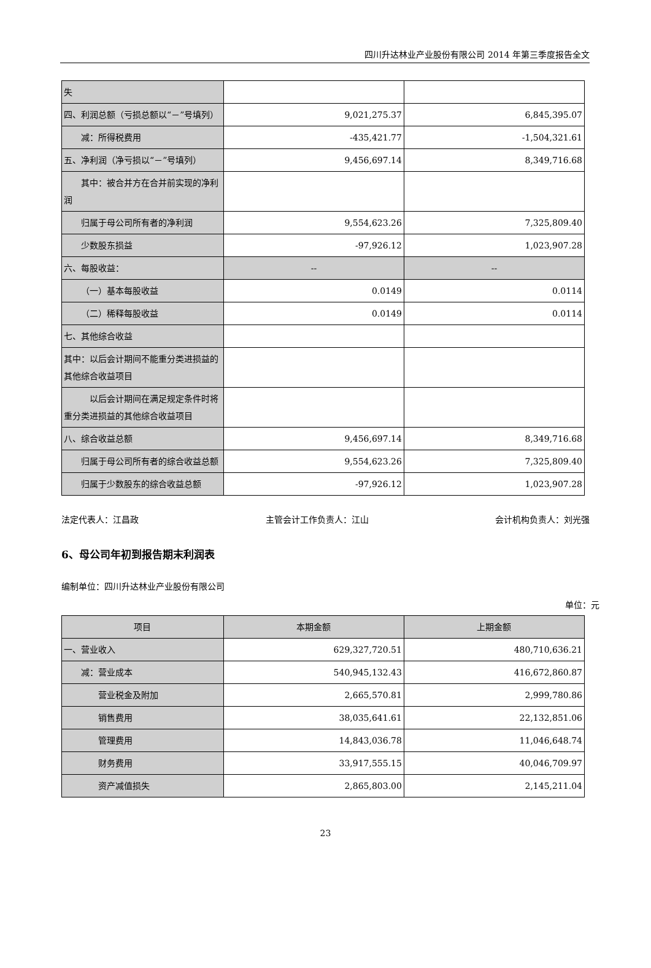四川升达林业产业股份有限公司 2014 年第三季度报告全文
| 失 | | |
| 四、利润总额（亏损总额以“－”号填列） | 9,021,275.37 | 6,845,395.07 |
| 减：所得税费用 | -435,421.77 | -1,504,321.61 |
| 五、净利润（净亏损以“－”号填列） | 9,456,697.14 | 8,349,716.68 |
| 其中：被合并方在合并前实现的净利润 | | |
| 归属于母公司所有者的净利润 | 9,554,623.26 | 7,325,809.40 |
| 少数股东损益 | -97,926.12 | 1,023,907.28 |
| 六、每股收益： | -- | -- |
| （一）基本每股收益 | 0.0149 | 0.0114 |
| （二）稀释每股收益 | 0.0149 | 0.0114 |
| 七、其他综合收益 | | |
| 其中：以后会计期间不能重分类进损益的其他综合收益项目 | | |
| 以后会计期间在满足规定条件时将重分类进损益的其他综合收益项目 | | |
| 八、综合收益总额 | 9,456,697.14 | 8,349,716.68 |
| 归属于母公司所有者的综合收益总额 | 9,554,623.26 | 7,325,809.40 |
| 归属于少数股东的综合收益总额 | -97,926.12 | 1,023,907.28 |
法定代表人：江昌政 主管会计工作负责人：江山 会计机构负责人：刘光强
6、母公司年初到报告期末利润表
编制单位：四川升达林业产业股份有限公司
单位：元
| 项目 | 本期金额 | 上期金额 |
| 一、营业收入 | 629,327,720.51 | 480,710,636.21 |
| 减：营业成本 | 540,945,132.43 | 416,672,860.87 |
| 营业税金及附加 | 2,665,570.81 | 2,999,780.86 |
| 销售费用 | 38,035,641.61 | 22,132,851.06 |
| 管理费用 | 14,843,036.78 | 11,046,648.74 |
| 财务费用 | 33,917,555.15 | 40,046,709.97 |
| 资产减值损失 | 2,865,803.00 | 2,145,211.04 |
23